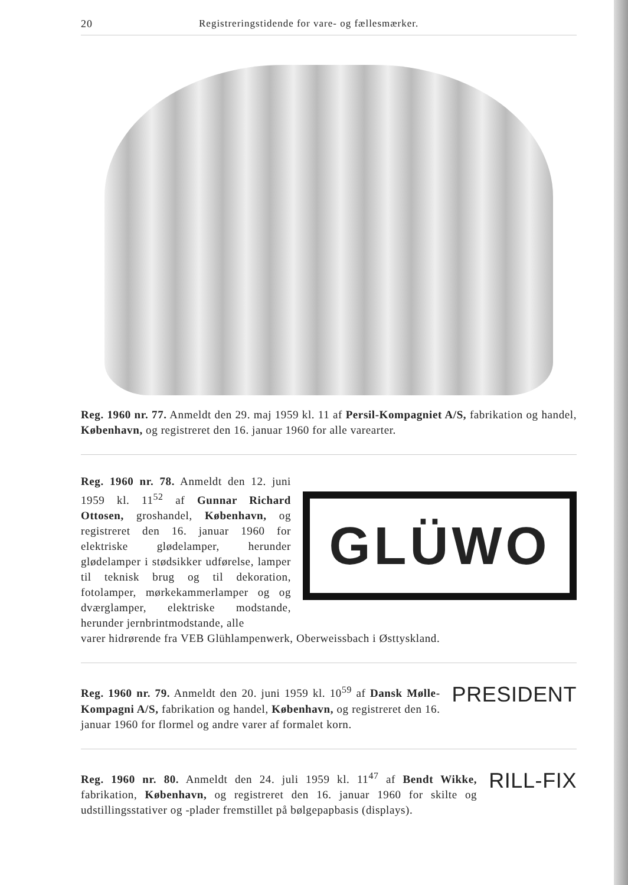20 Registreringstidende for vare- og fællesmærker.
Reg. 1960 nr. 77. Anmeldt den 29. maj 1959 kl. 11 af Persil-Kompagniet A/S, fabrikation og handel, København, og registreret den 16. januar 1960 for alle varearter.
Reg. 1960 nr. 78. Anmeldt den 12. juni 1959 kl. 11<sup>52</sup> af Gunnar Richard Ottosen, groshandel, København, og registreret den 16. januar 1960 for elektriske glødelamper, herunder glødelamper i stødsikker udførelse, lamper til teknisk brug og til dekoration, fotolamper, mørkekammerlamper og og dværglamper, elektriske modstande, herunder jernbrintmodstande, alle
GLÜWO
varer hidrørende fra VEB Glühlampenwerk, Oberweissbach i Østtyskland.
PRESIDENT Reg. 1960 nr. 79. Anmeldt den 20. juni 1959 kl. 10<sup>59</sup> af Dansk Mølle-Kompagni A/S, fabrikation og handel, København, og registreret den 16. januar 1960 for flormel og andre varer af formalet korn.
RILL-FIX Reg. 1960 nr. 80. Anmeldt den 24. juli 1959 kl. 11<sup>47</sup> af Bendt Wikke, fabrikation, København, og registreret den 16. januar 1960 for skilte og udstillingsstativer og -plader fremstillet på bølgepapbasis (displays).